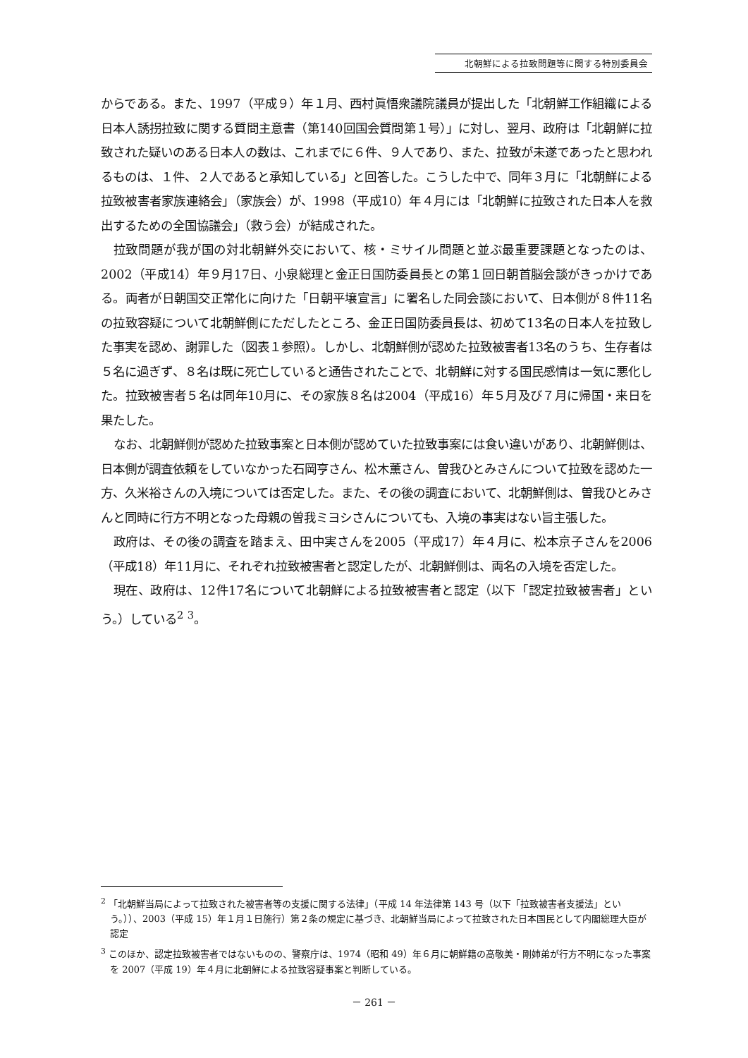北朝鮮による拉致問題等に関する特別委員会
からである。また、1997（平成９）年１月、西村眞悟衆議院議員が提出した「北朝鮮工作組織による日本人誘拐拉致に関する質問主意書（第140回国会質問第１号）」に対し、翌月、政府は「北朝鮮に拉致された疑いのある日本人の数は、これまでに６件、９人であり、また、拉致が未遂であったと思われるものは、１件、２人であると承知している」と回答した。こうした中で、同年３月に「北朝鮮による拉致被害者家族連絡会」（家族会）が、1998（平成10）年４月には「北朝鮮に拉致された日本人を救出するための全国協議会」（救う会）が結成された。
拉致問題が我が国の対北朝鮮外交において、核・ミサイル問題と並ぶ最重要課題となったのは、2002（平成14）年９月17日、小泉総理と金正日国防委員長との第１回日朝首脳会談がきっかけである。両者が日朝国交正常化に向けた「日朝平壌宣言」に署名した同会談において、日本側が８件11名の拉致容疑について北朝鮮側にただしたところ、金正日国防委員長は、初めて13名の日本人を拉致した事実を認め、謝罪した（図表１参照）。しかし、北朝鮮側が認めた拉致被害者13名のうち、生存者は５名に過ぎず、８名は既に死亡していると通告されたことで、北朝鮮に対する国民感情は一気に悪化した。拉致被害者５名は同年10月に、その家族８名は2004（平成16）年５月及び７月に帰国・来日を果たした。
なお、北朝鮮側が認めた拉致事案と日本側が認めていた拉致事案には食い違いがあり、北朝鮮側は、日本側が調査依頼をしていなかった石岡亨さん、松木薫さん、曽我ひとみさんについて拉致を認めた一方、久米裕さんの入境については否定した。また、その後の調査において、北朝鮮側は、曽我ひとみさんと同時に行方不明となった母親の曽我ミヨシさんについても、入境の事実はない旨主張した。
政府は、その後の調査を踏まえ、田中実さんを2005（平成17）年４月に、松本京子さんを2006（平成18）年11月に、それぞれ拉致被害者と認定したが、北朝鮮側は、両名の入境を否定した。
現在、政府は、12件17名について北朝鮮による拉致被害者と認定（以下「認定拉致被害者」という。）している<sup>2</sup> <sup>3</sup>。
<sup>2</sup> 「北朝鮮当局によって拉致された被害者等の支援に関する法律」（平成 14 年法律第 143 号（以下「拉致被害者支援法」という。））、2003（平成 15）年１月１日施行）第２条の規定に基づき、北朝鮮当局によって拉致された日本国民として内閣総理大臣が認定
<sup>3</sup> このほか、認定拉致被害者ではないものの、警察庁は、1974（昭和 49）年６月に朝鮮籍の高敬美・剛姉弟が行方不明になった事案を 2007（平成 19）年４月に北朝鮮による拉致容疑事案と判断している。
－ 261 －